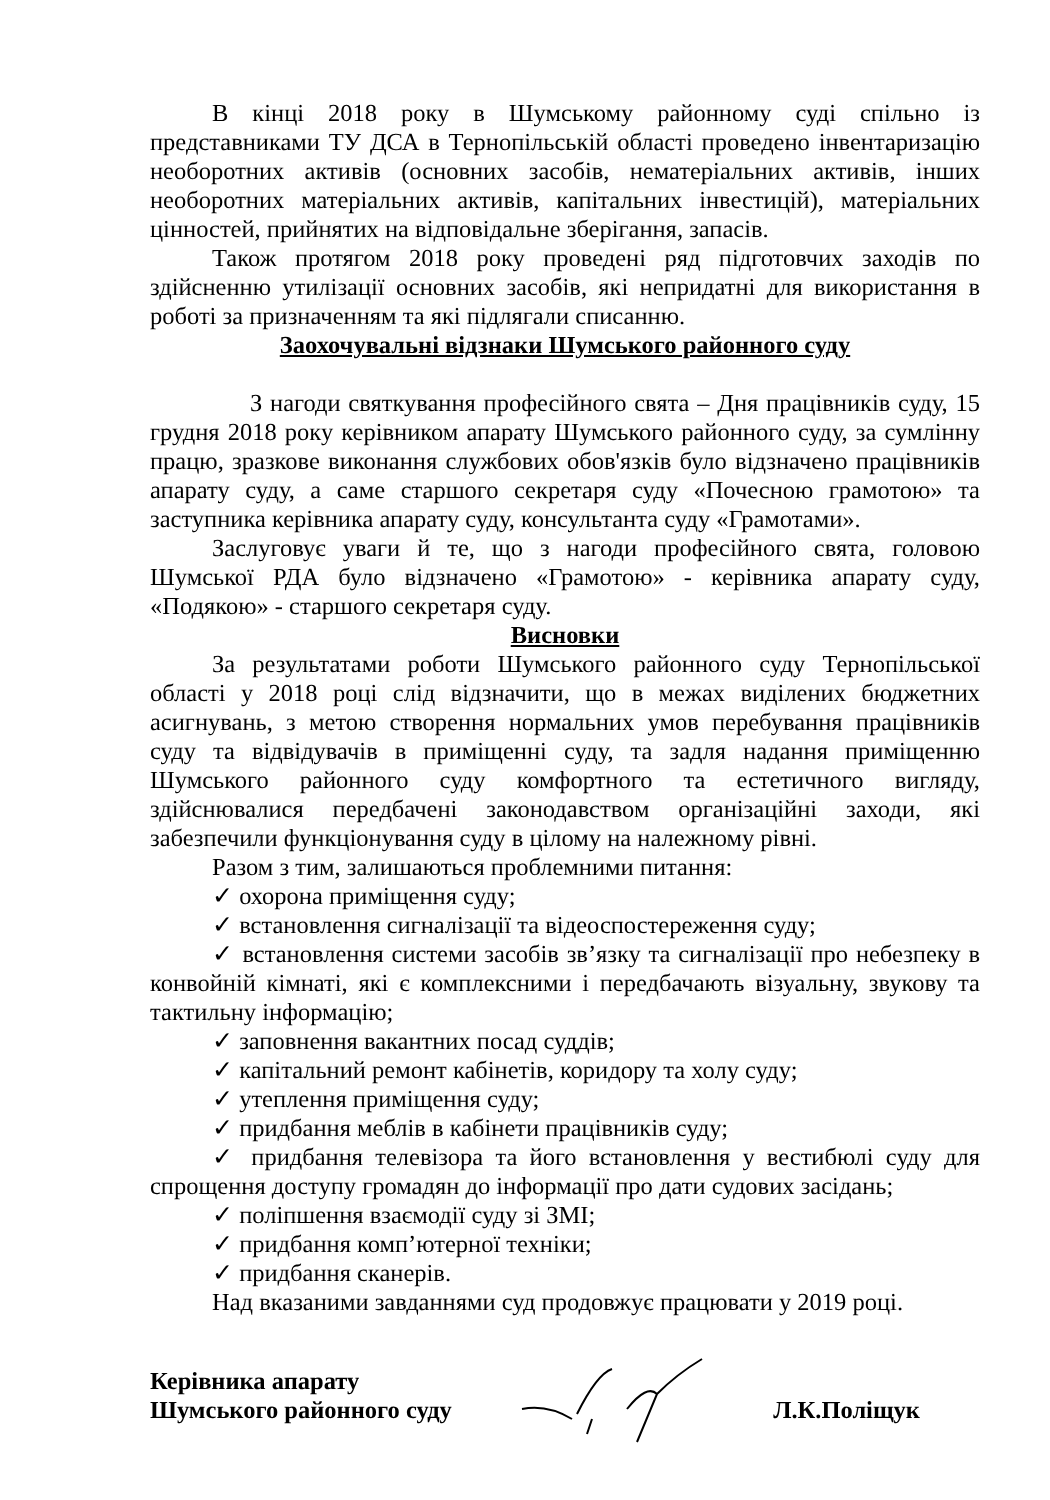В кінці 2018 року в Шумському районному суді спільно із представниками ТУ ДСА в Тернопільській області проведено інвентаризацію необоротних активів (основних засобів, нематеріальних активів, інших необоротних матеріальних активів, капітальних інвестицій), матеріальних цінностей, прийнятих на відповідальне зберігання, запасів.
Також протягом 2018 року проведені ряд підготовчих заходів по здійсненню утилізації основних засобів, які непридатні для використання в роботі за призначенням та які підлягали списанню.
Заохочувальні відзнаки Шумського районного суду
З нагоди святкування професійного свята – Дня працівників суду, 15 грудня 2018 року керівником апарату Шумського районного суду, за сумлінну працю, зразкове виконання службових обов'язків було відзначено працівників апарату суду, а саме старшого секретаря суду «Почесною грамотою» та заступника керівника апарату суду, консультанта суду «Грамотами».
Заслуговує уваги й те, що з нагоди професійного свята, головою Шумської РДА було відзначено «Грамотою» - керівника апарату суду, «Подякою» - старшого секретаря суду.
Висновки
За результатами роботи Шумського районного суду Тернопільської області у 2018 році слід відзначити, що в межах виділених бюджетних асигнувань, з метою створення нормальних умов перебування працівників суду та відвідувачів в приміщенні суду, та задля надання приміщенню Шумського районного суду комфортного та естетичного вигляду, здійснювалися передбачені законодавством організаційні заходи, які забезпечили функціонування суду в цілому на належному рівні.
Разом з тим, залишаються проблемними питання:
✓ охорона приміщення суду;
✓ встановлення сигналізації та відеоспостереження суду;
✓ встановлення системи засобів зв’язку та сигналізації про небезпеку в конвойній кімнаті, які є комплексними і передбачають візуальну, звукову та тактильну інформацію;
✓ заповнення вакантних посад суддів;
✓ капітальний ремонт кабінетів, коридору та холу суду;
✓ утеплення приміщення суду;
✓ придбання меблів в кабінети працівників суду;
✓ придбання телевізора та його встановлення у вестибюлі суду для спрощення доступу громадян до інформації про дати судових засідань;
✓ поліпшення взаємодії суду зі ЗМІ;
✓ придбання комп’ютерної техніки;
✓ придбання сканерів.
Над вказаними завданнями суд продовжує працювати у 2019 році.
Керівника апарату
Шумського районного суду
Л.К.Поліщук